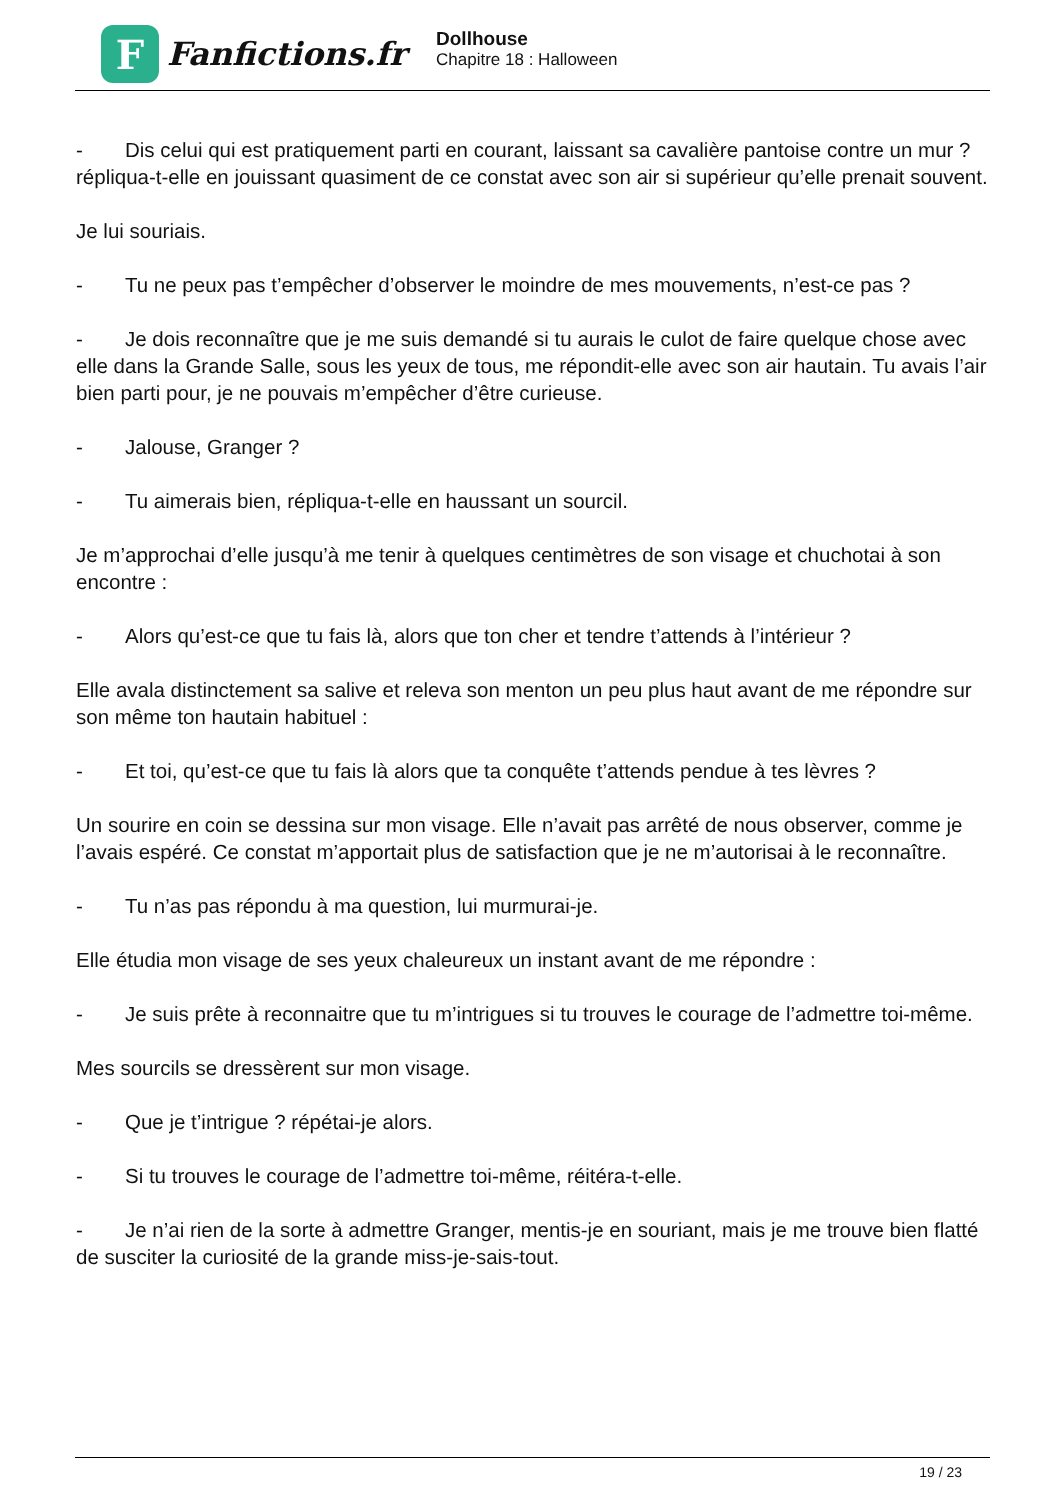F
Fanfictions.fr
Dollhouse
Chapitre 18 : Halloween
- Dis celui qui est pratiquement parti en courant, laissant sa cavalière pantoise contre un mur ? répliqua-t-elle en jouissant quasiment de ce constat avec son air si supérieur qu’elle prenait souvent.
Je lui souriais.
- Tu ne peux pas t’empêcher d’observer le moindre de mes mouvements, n’est-ce pas ?
- Je dois reconnaître que je me suis demandé si tu aurais le culot de faire quelque chose avec elle dans la Grande Salle, sous les yeux de tous, me répondit-elle avec son air hautain. Tu avais l’air bien parti pour, je ne pouvais m’empêcher d’être curieuse.
- Jalouse, Granger ?
- Tu aimerais bien, répliqua-t-elle en haussant un sourcil.
Je m’approchai d’elle jusqu’à me tenir à quelques centimètres de son visage et chuchotai à son encontre :
- Alors qu’est-ce que tu fais là, alors que ton cher et tendre t’attends à l’intérieur ?
Elle avala distinctement sa salive et releva son menton un peu plus haut avant de me répondre sur son même ton hautain habituel :
- Et toi, qu’est-ce que tu fais là alors que ta conquête t’attends pendue à tes lèvres ?
Un sourire en coin se dessina sur mon visage. Elle n’avait pas arrêté de nous observer, comme je l’avais espéré. Ce constat m’apportait plus de satisfaction que je ne m’autorisai à le reconnaître.
- Tu n’as pas répondu à ma question, lui murmurai-je.
Elle étudia mon visage de ses yeux chaleureux un instant avant de me répondre :
- Je suis prête à reconnaitre que tu m’intrigues si tu trouves le courage de l’admettre toi-même.
Mes sourcils se dressèrent sur mon visage.
- Que je t’intrigue ? répétai-je alors.
- Si tu trouves le courage de l’admettre toi-même, réitéra-t-elle.
- Je n’ai rien de la sorte à admettre Granger, mentis-je en souriant, mais je me trouve bien flatté de susciter la curiosité de la grande miss-je-sais-tout.
19 / 23